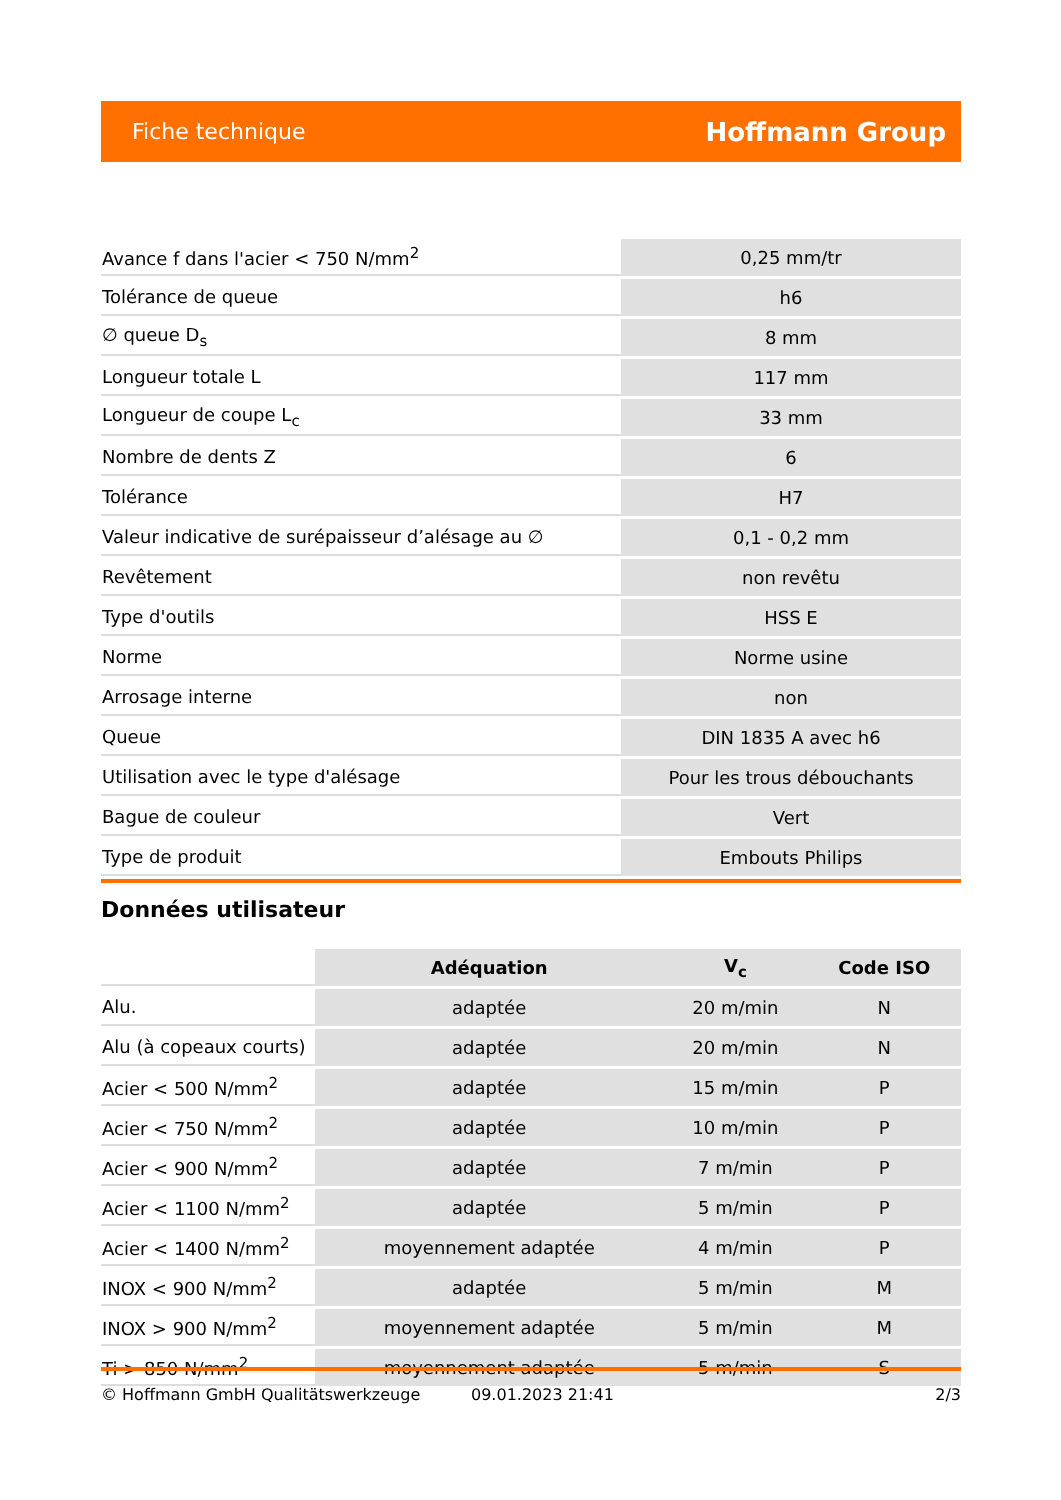Fiche technique Hoffmann Group
| Avance f dans l'acier < 750 N/mm<sup>2</sup> | 0,25 mm/tr |
| Tolérance de queue | h6 |
| ∅ queue D<sub>s</sub> | 8 mm |
| Longueur totale L | 117 mm |
| Longueur de coupe L<sub>c</sub> | 33 mm |
| Nombre de dents Z | 6 |
| Tolérance | H7 |
| Valeur indicative de surépaisseur d’alésage au ∅ | 0,1 - 0,2 mm |
| Revêtement | non revêtu |
| Type d'outils | HSS E |
| Norme | Norme usine |
| Arrosage interne | non |
| Queue | DIN 1835 A avec h6 |
| Utilisation avec le type d'alésage | Pour les trous débouchants |
| Bague de couleur | Vert |
| Type de produit | Embouts Philips |
Données utilisateur
| | Adéquation | V<sub>c</sub> | Code ISO |
| Alu. | adaptée | 20 m/min | N |
| Alu (à copeaux courts) | adaptée | 20 m/min | N |
| Acier < 500 N/mm<sup>2</sup> | adaptée | 15 m/min | P |
| Acier < 750 N/mm<sup>2</sup> | adaptée | 10 m/min | P |
| Acier < 900 N/mm<sup>2</sup> | adaptée | 7 m/min | P |
| Acier < 1100 N/mm<sup>2</sup> | adaptée | 5 m/min | P |
| Acier < 1400 N/mm<sup>2</sup> | moyennement adaptée | 4 m/min | P |
| INOX < 900 N/mm<sup>2</sup> | adaptée | 5 m/min | M |
| INOX > 900 N/mm<sup>2</sup> | moyennement adaptée | 5 m/min | M |
| Ti > 850 N/mm<sup>2</sup> | moyennement adaptée | 5 m/min | S |
© Hoffmann GmbH Qualitätswerkzeuge 09.01.2023 21:41 2/3